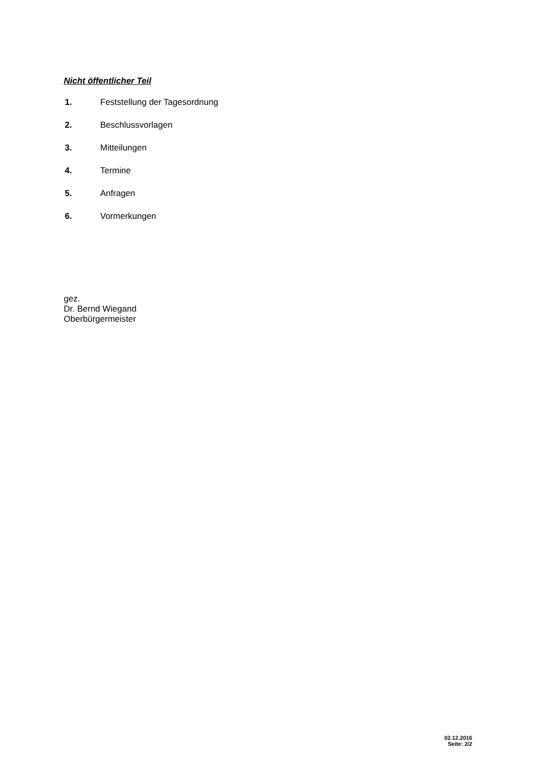Nicht öffentlicher Teil
1. Feststellung der Tagesordnung
2. Beschlussvorlagen
3. Mitteilungen
4. Termine
5. Anfragen
6. Vormerkungen
gez.
Dr. Bernd Wiegand
Oberbürgermeister
02.12.2016
Seite: 2/2